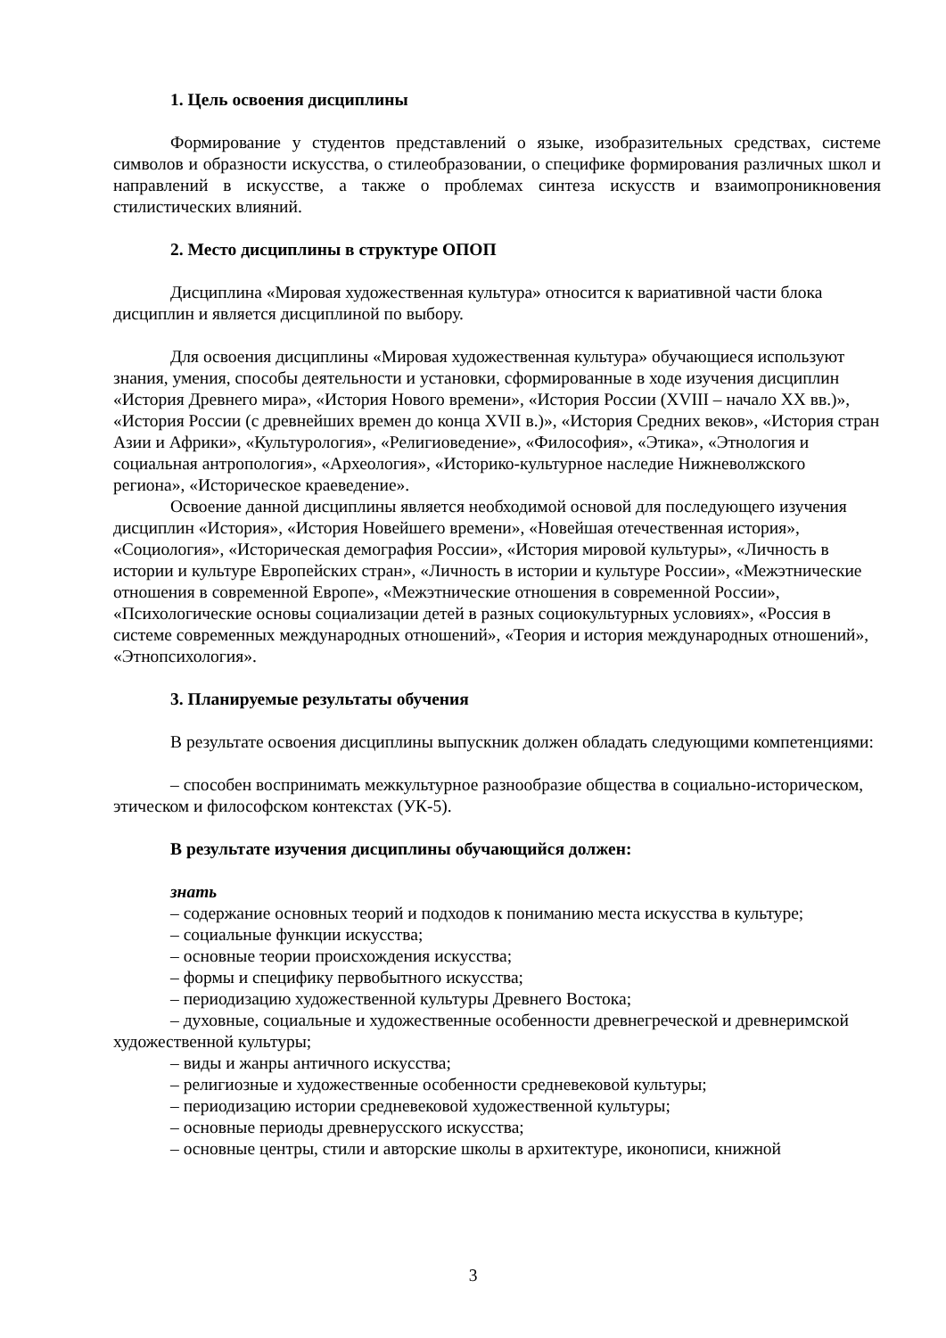1. Цель освоения дисциплины
Формирование у студентов представлений о языке, изобразительных средствах, системе символов и образности искусства, о стилеобразовании, о специфике формирования различных школ и направлений в искусстве, а также о проблемах синтеза искусств и взаимопроникновения стилистических влияний.
2. Место дисциплины в структуре ОПОП
Дисциплина «Мировая художественная культура» относится к вариативной части блока дисциплин и является дисциплиной по выбору.
Для освоения дисциплины «Мировая художественная культура» обучающиеся используют знания, умения, способы деятельности и установки, сформированные в ходе изучения дисциплин «История Древнего мира», «История Нового времени», «История России (XVIII – начало XX вв.)», «История России (с древнейших времен до конца XVII в.)», «История Средних веков», «История стран Азии и Африки», «Культурология», «Религиоведение», «Философия», «Этика», «Этнология и социальная антропология», «Археология», «Историко-культурное наследие Нижневолжского региона», «Историческое краеведение».
Освоение данной дисциплины является необходимой основой для последующего изучения дисциплин «История», «История Новейшего времени», «Новейшая отечественная история», «Социология», «Историческая демография России», «История мировой культуры», «Личность в истории и культуре Европейских стран», «Личность в истории и культуре России», «Межэтнические отношения в современной Европе», «Межэтнические отношения в современной России», «Психологические основы социализации детей в разных социокультурных условиях», «Россия в системе современных международных отношений», «Теория и история международных отношений», «Этнопсихология».
3. Планируемые результаты обучения
В результате освоения дисциплины выпускник должен обладать следующими компетенциями:
– способен воспринимать межкультурное разнообразие общества в социально-историческом, этическом и философском контекстах (УК-5).
В результате изучения дисциплины обучающийся должен:
знать
– содержание основных теорий и подходов к пониманию места искусства в культуре;
– социальные функции искусства;
– основные теории происхождения искусства;
– формы и специфику первобытного искусства;
– периодизацию художественной культуры Древнего Востока;
– духовные, социальные и художественные особенности древнегреческой и древнеримской художественной культуры;
– виды и жанры античного искусства;
– религиозные и художественные особенности средневековой культуры;
– периодизацию истории средневековой художественной культуры;
– основные периоды древнерусского искусства;
– основные центры, стили и авторские школы в архитектуре, иконописи, книжной
3